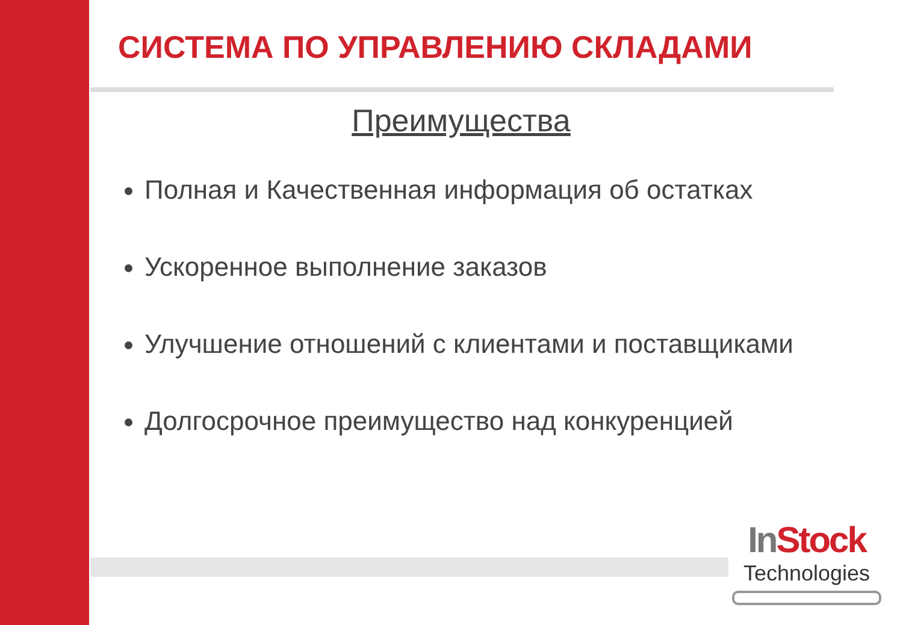СИСТЕМА ПО УПРАВЛЕНИЮ СКЛАДАМИ
Преимущества
Полная и Качественная информация об остатках
Ускоренное выполнение заказов
Улучшение отношений с клиентами и поставщиками
Долгосрочное преимущество над конкуренцией
In Stock
Technologies